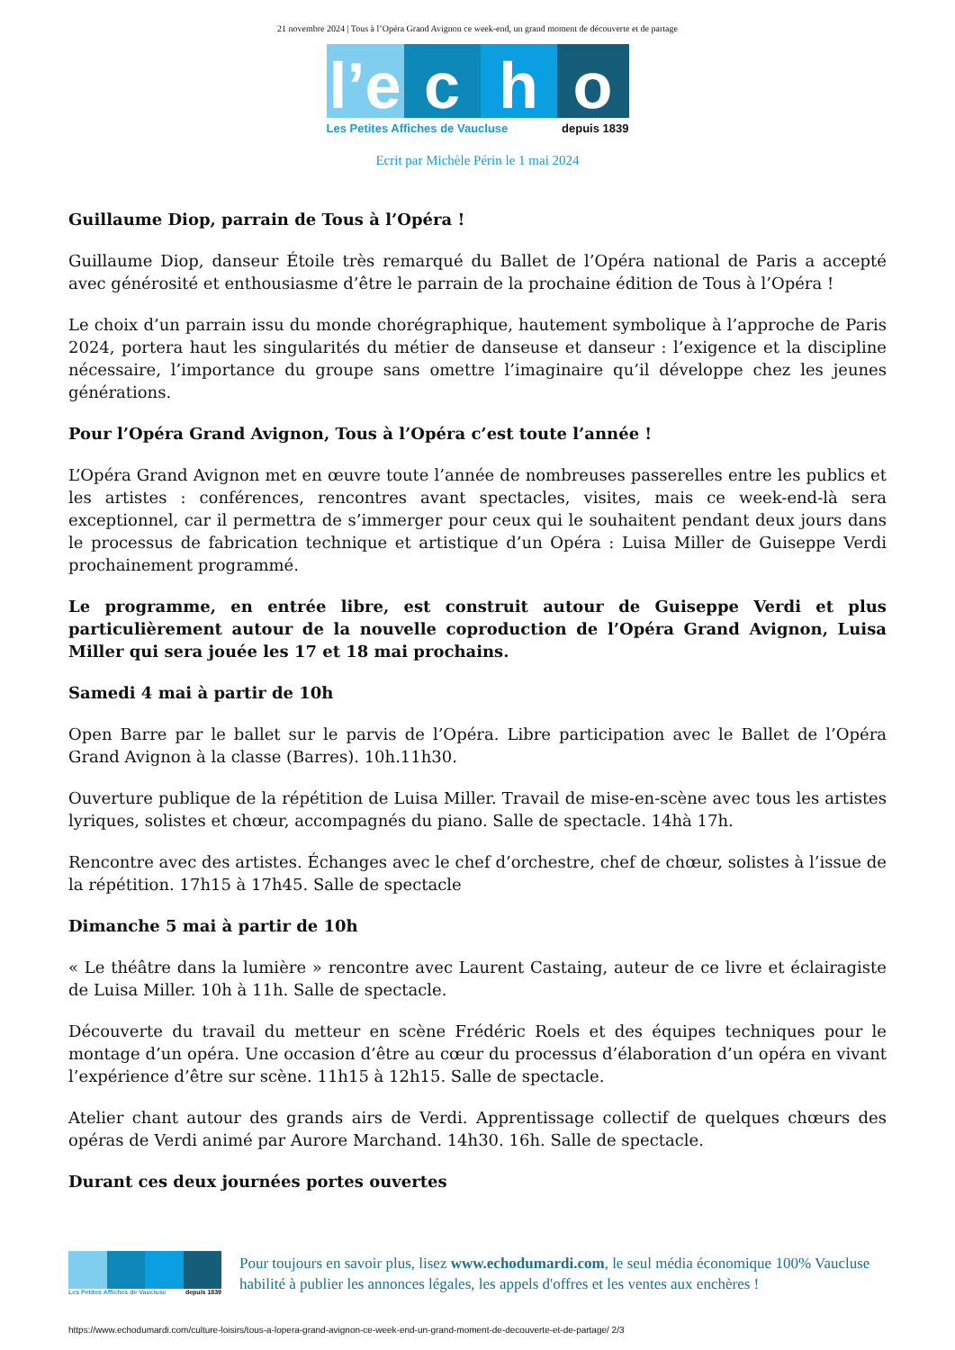21 novembre 2024 | Tous à l’Opéra Grand Avignon ce week-end, un grand moment de découverte et de partage
l’e
c h o
Les Petites Affiches de Vaucluse depuis 1839
Ecrit par Michèle Périn le 1 mai 2024
Guillaume Diop, parrain de Tous à l’Opéra !
Guillaume Diop, danseur Étoile très remarqué du Ballet de l’Opéra national de Paris a accepté avec générosité et enthousiasme d’être le parrain de la prochaine édition de Tous à l’Opéra !
Le choix d’un parrain issu du monde chorégraphique, hautement symbolique à l’approche de Paris 2024, portera haut les singularités du métier de danseuse et danseur : l’exigence et la discipline nécessaire, l’importance du groupe sans omettre l’imaginaire qu’il développe chez les jeunes générations.
Pour l’Opéra Grand Avignon, Tous à l’Opéra c’est toute l’année !
L’Opéra Grand Avignon met en œuvre toute l’année de nombreuses passerelles entre les publics et les artistes : conférences, rencontres avant spectacles, visites, mais ce week-end-là sera exceptionnel, car il permettra de s’immerger pour ceux qui le souhaitent pendant deux jours dans le processus de fabrication technique et artistique d’un Opéra : Luisa Miller de Guiseppe Verdi prochainement programmé.
Le programme, en entrée libre, est construit autour de Guiseppe Verdi et plus particulièrement autour de la nouvelle coproduction de l’Opéra Grand Avignon, Luisa Miller qui sera jouée les 17 et 18 mai prochains.
Samedi 4 mai à partir de 10h
Open Barre par le ballet sur le parvis de l’Opéra. Libre participation avec le Ballet de l’Opéra Grand Avignon à la classe (Barres). 10h.11h30.
Ouverture publique de la répétition de Luisa Miller. Travail de mise-en-scène avec tous les artistes lyriques, solistes et chœur, accompagnés du piano. Salle de spectacle. 14hà 17h.
Rencontre avec des artistes. Échanges avec le chef d’orchestre, chef de chœur, solistes à l’issue de la répétition. 17h15 à 17h45. Salle de spectacle
Dimanche 5 mai à partir de 10h
« Le théâtre dans la lumière » rencontre avec Laurent Castaing, auteur de ce livre et éclairagiste de Luisa Miller. 10h à 11h. Salle de spectacle.
Découverte du travail du metteur en scène Frédéric Roels et des équipes techniques pour le montage d’un opéra. Une occasion d’être au cœur du processus d’élaboration d’un opéra en vivant l’expérience d’être sur scène. 11h15 à 12h15. Salle de spectacle.
Atelier chant autour des grands airs de Verdi. Apprentissage collectif de quelques chœurs des opéras de Verdi animé par Aurore Marchand. 14h30. 16h. Salle de spectacle.
Durant ces deux journées portes ouvertes
Les Petites Affiches de Vaucluse depuis 1839
Pour toujours en savoir plus, lisez www.echodumardi.com, le seul média économique 100% Vaucluse habilité à publier les annonces légales, les appels d'offres et les ventes aux enchères !
https://www.echodumardi.com/culture-loisirs/tous-a-lopera-grand-avignon-ce-week-end-un-grand-moment-de-decouverte-et-de-partage/ 2/3